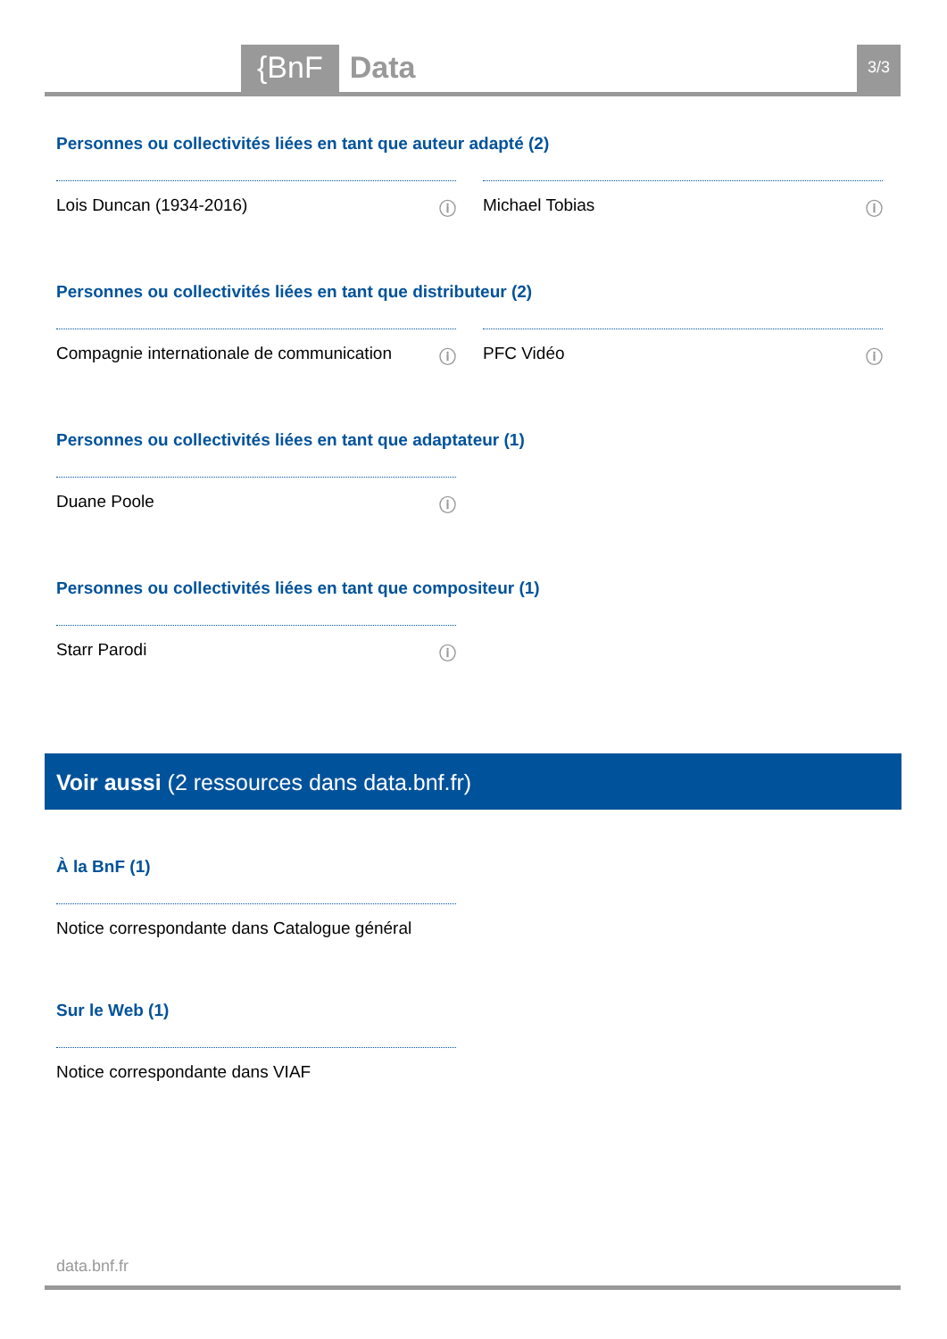{BnF Data 3/3
Personnes ou collectivités liées en tant que auteur adapté (2)
Lois Duncan (1934-2016) ⓘ Michael Tobias ⓘ
Personnes ou collectivités liées en tant que distributeur (2)
Compagnie internationale de communication ⓘ
PFC Vidéo ⓘ
Personnes ou collectivités liées en tant que adaptateur (1)
Duane Poole ⓘ
Personnes ou collectivités liées en tant que compositeur (1)
Starr Parodi ⓘ
Voir aussi (2 ressources dans data.bnf.fr)
À la BnF (1)
Notice correspondante dans Catalogue général
Sur le Web (1)
Notice correspondante dans VIAF
data.bnf.fr